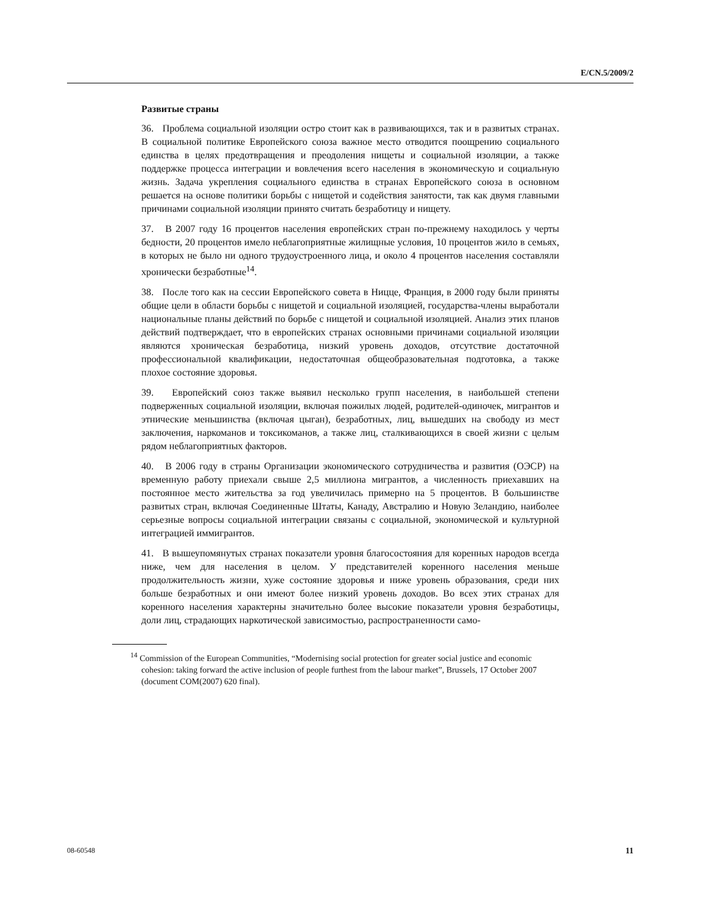E/CN.5/2009/2
Развитые страны
36. Проблема социальной изоляции остро стоит как в развивающихся, так и в развитых странах. В социальной политике Европейского союза важное место отводится поощрению социального единства в целях предотвращения и преодоления нищеты и социальной изоляции, а также поддержке процесса интеграции и вовлечения всего населения в экономическую и социальную жизнь. Задача укрепления социального единства в странах Европейского союза в основном решается на основе политики борьбы с нищетой и содействия занятости, так как двумя главными причинами социальной изоляции принято считать безработицу и нищету.
37. В 2007 году 16 процентов населения европейских стран по-прежнему находилось у черты бедности, 20 процентов имело неблагоприятные жилищные условия, 10 процентов жило в семьях, в которых не было ни одного трудоустроенного лица, и около 4 процентов населения составляли хронически безработные<sup>14</sup>.
38. После того как на сессии Европейского совета в Ницце, Франция, в 2000 году были приняты общие цели в области борьбы с нищетой и социальной изоляцией, государства-члены выработали национальные планы действий по борьбе с нищетой и социальной изоляцией. Анализ этих планов действий подтверждает, что в европейских странах основными причинами социальной изоляции являются хроническая безработица, низкий уровень доходов, отсутствие достаточной профессиональной квалификации, недостаточная общеобразовательная подготовка, а также плохое состояние здоровья.
39. Европейский союз также выявил несколько групп населения, в наибольшей степени подверженных социальной изоляции, включая пожилых людей, родителей-одиночек, мигрантов и этнические меньшинства (включая цыган), безработных, лиц, вышедших на свободу из мест заключения, наркоманов и токсикоманов, а также лиц, сталкивающихся в своей жизни с целым рядом неблагоприятных факторов.
40. В 2006 году в страны Организации экономического сотрудничества и развития (ОЭСР) на временную работу приехали свыше 2,5 миллиона мигрантов, а численность приехавших на постоянное место жительства за год увеличилась примерно на 5 процентов. В большинстве развитых стран, включая Соединенные Штаты, Канаду, Австралию и Новую Зеландию, наиболее серьезные вопросы социальной интеграции связаны с социальной, экономической и культурной интеграцией иммигрантов.
41. В вышеупомянутых странах показатели уровня благосостояния для коренных народов всегда ниже, чем для населения в целом. У представителей коренного населения меньше продолжительность жизни, хуже состояние здоровья и ниже уровень образования, среди них больше безработных и они имеют более низкий уровень доходов. Во всех этих странах для коренного населения характерны значительно более высокие показатели уровня безработицы, доли лиц, страдающих наркотической зависимостью, распространенности само-
<sup>14</sup> Commission of the European Communities, “Modernising social protection for greater social justice and economic cohesion: taking forward the active inclusion of people furthest from the labour market”, Brussels, 17 October 2007 (document COM(2007) 620 final).
08-60548 11